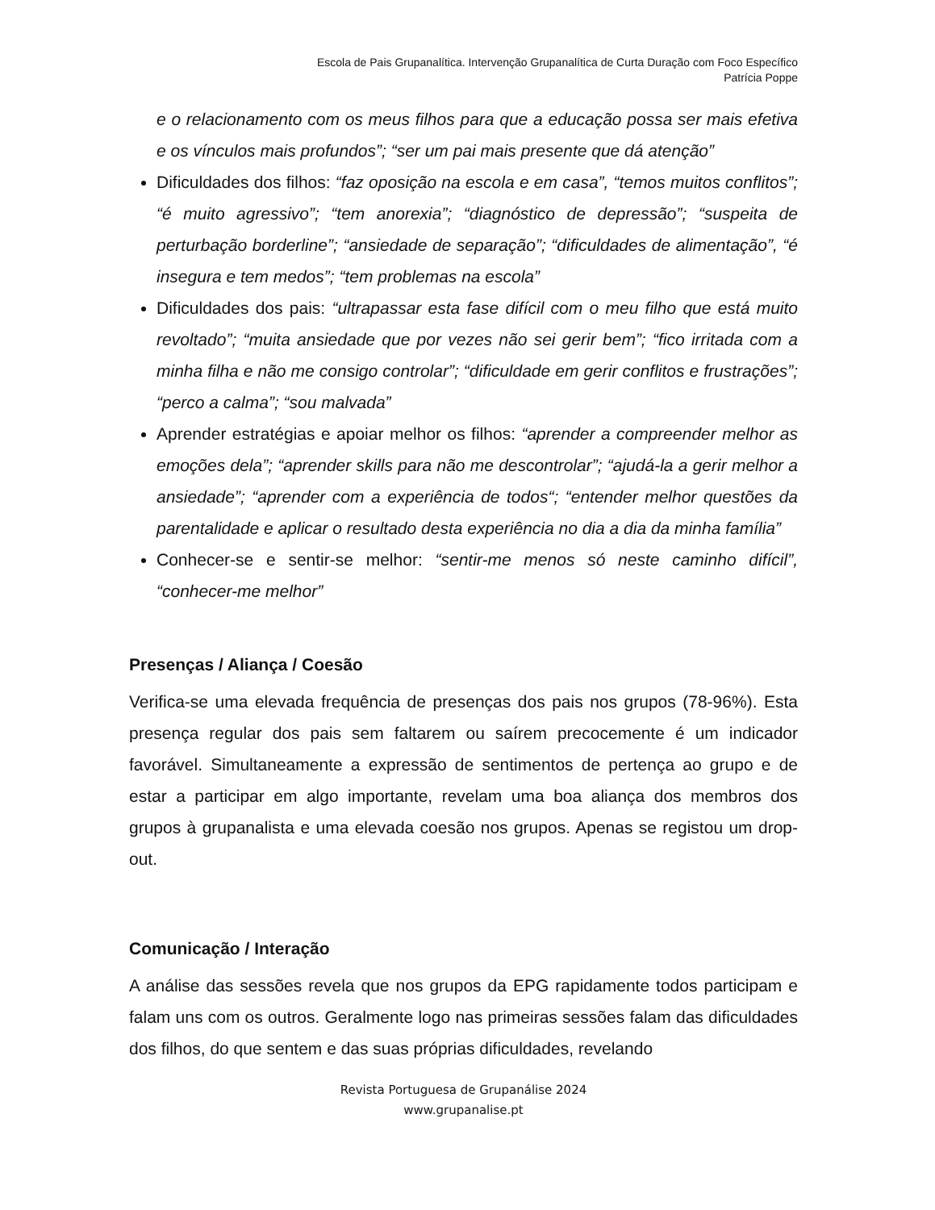Escola de Pais Grupanalítica. Intervenção Grupanalítica de Curta Duração com Foco Específico
Patrícia Poppe
e o relacionamento com os meus filhos para que a educação possa ser mais efetiva e os vínculos mais profundos”; “ser um pai mais presente que dá atenção”
Dificuldades dos filhos: “faz oposição na escola e em casa”, “temos muitos conflitos”; “é muito agressivo”; “tem anorexia”; “diagnóstico de depressão”; “suspeita de perturbação borderline”; “ansiedade de separação”; “dificuldades de alimentação”, “é insegura e tem medos”; “tem problemas na escola”
Dificuldades dos pais: “ultrapassar esta fase difícil com o meu filho que está muito revoltado”; “muita ansiedade que por vezes não sei gerir bem”; “fico irritada com a minha filha e não me consigo controlar”; “dificuldade em gerir conflitos e frustrações”; “perco a calma”; “sou malvada”
Aprender estratégias e apoiar melhor os filhos: “aprender a compreender melhor as emoções dela”; “aprender skills para não me descontrolar”; “ajudá-la a gerir melhor a ansiedade”; “aprender com a experiência de todos“; “entender melhor questões da parentalidade e aplicar o resultado desta experiência no dia a dia da minha família”
Conhecer-se e sentir-se melhor: “sentir-me menos só neste caminho difícil”, “conhecer-me melhor”
Presenças / Aliança / Coesão
Verifica-se uma elevada frequência de presenças dos pais nos grupos (78-96%). Esta presença regular dos pais sem faltarem ou saírem precocemente é um indicador favorável. Simultaneamente a expressão de sentimentos de pertença ao grupo e de estar a participar em algo importante, revelam uma boa aliança dos membros dos grupos à grupanalista e uma elevada coesão nos grupos. Apenas se registou um drop-out.
Comunicação / Interação
A análise das sessões revela que nos grupos da EPG rapidamente todos participam e falam uns com os outros. Geralmente logo nas primeiras sessões falam das dificuldades dos filhos, do que sentem e das suas próprias dificuldades, revelando
Revista Portuguesa de Grupanálise 2024
www.grupanalise.pt